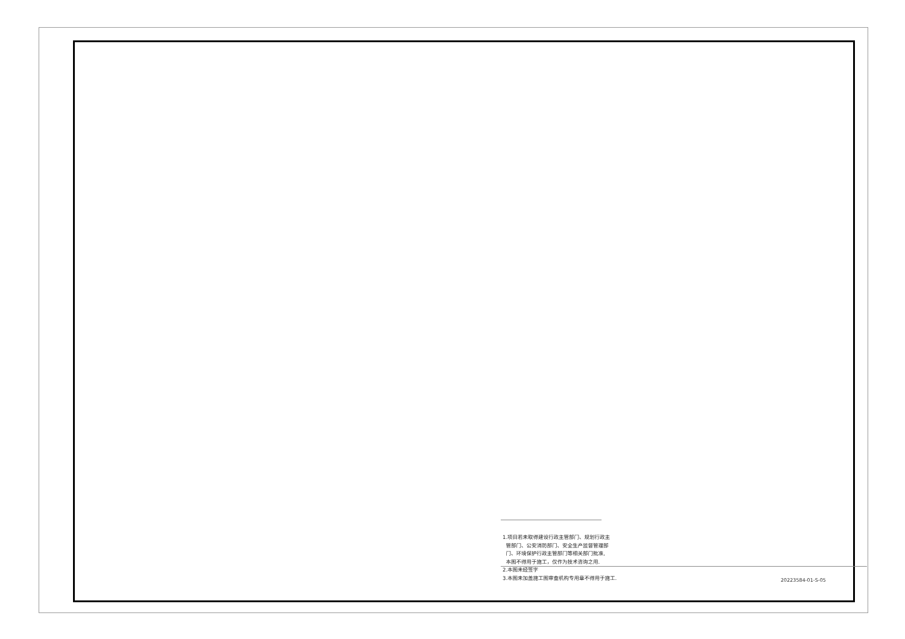1.项目若未取得建设行政主管部门、规划行政主
管部门、公安消防部门、安全生产监督管理部
门、环境保护行政主管部门等相关部门批准,
本图不得用于施工，仅作为技术咨询之用.
2.本图未经签字
3.本图未加盖施工图审查机构专用章不得用于施工.
20223584-01-S-05